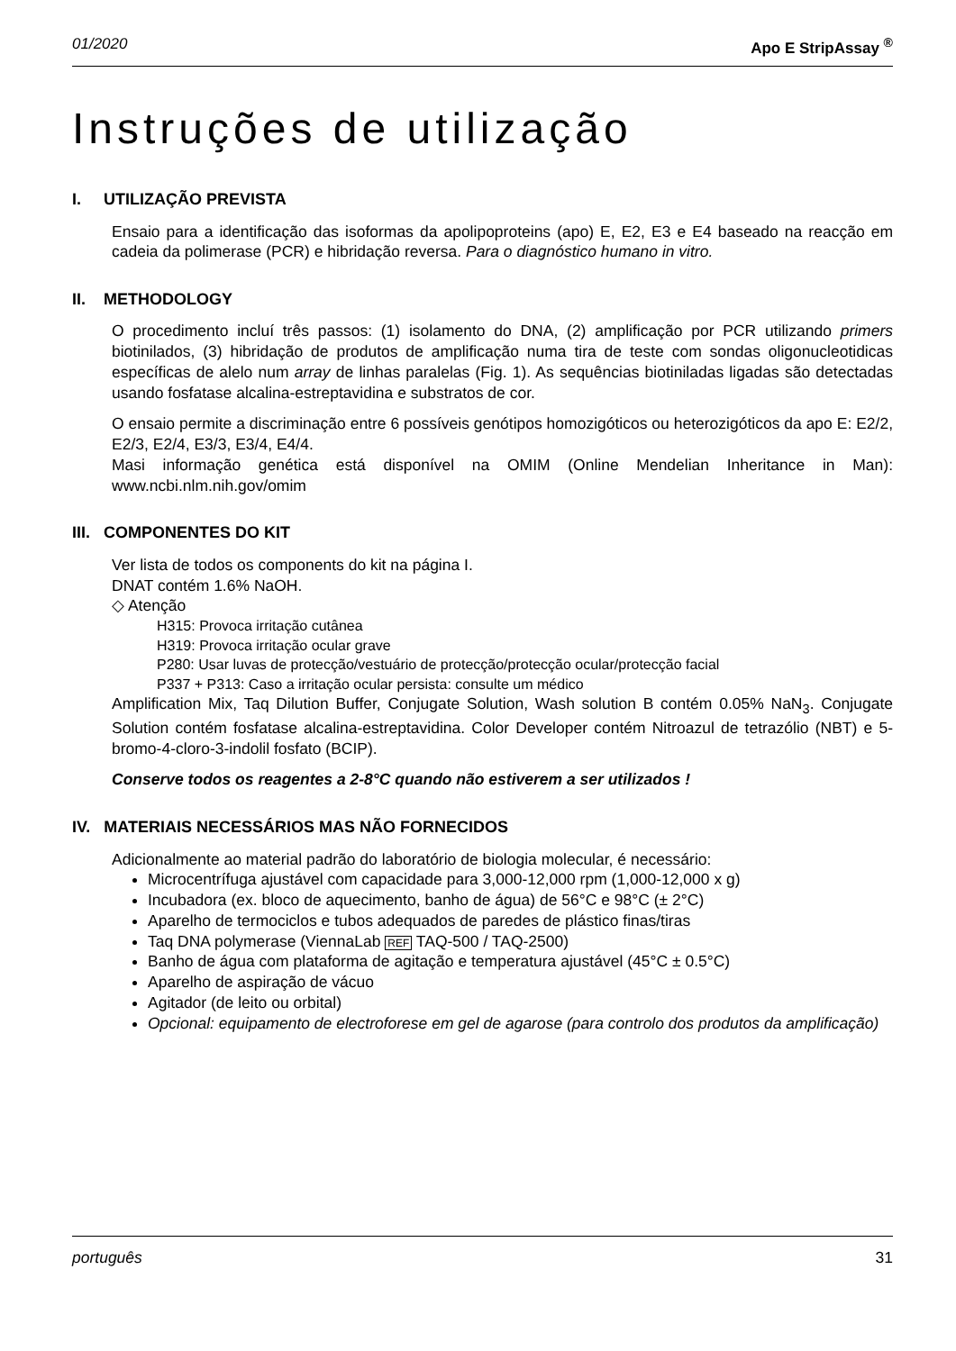01/2020 Apo E StripAssay <sup>®</sup>
Instruções de utilização
I. UTILIZAÇÃO PREVISTA
Ensaio para a identificação das isoformas da apolipoproteins (apo) E, E2, E3 e E4 baseado na reacção em cadeia da polimerase (PCR) e hibridação reversa. Para o diagnóstico humano in vitro.
II. METHODOLOGY
O procedimento incluí três passos: (1) isolamento do DNA, (2) amplificação por PCR utilizando primers biotinilados, (3) hibridação de produtos de amplificação numa tira de teste com sondas oligonucleotidicas específicas de alelo num array de linhas paralelas (Fig. 1). As sequências biotiniladas ligadas são detectadas usando fosfatase alcalina-estreptavidina e substratos de cor.
O ensaio permite a discriminação entre 6 possíveis genótipos homozigóticos ou heterozigóticos da apo E: E2/2, E2/3, E2/4, E3/3, E3/4, E4/4.
Masi informação genética está disponível na OMIM (Online Mendelian Inheritance in Man): www.ncbi.nlm.nih.gov/omim
III. COMPONENTES DO KIT
Ver lista de todos os components do kit na página I.
DNAT contém 1.6% NaOH.
◇ Atenção
H315: Provoca irritação cutânea
H319: Provoca irritação ocular grave
P280: Usar luvas de protecção/vestuário de protecção/protecção ocular/protecção facial
P337 + P313: Caso a irritação ocular persista: consulte um médico
Amplification Mix, Taq Dilution Buffer, Conjugate Solution, Wash solution B contém 0.05% NaN<sub>3</sub>. Conjugate Solution contém fosfatase alcalina-estreptavidina. Color Developer contém Nitroazul de tetrazólio (NBT) e 5-bromo-4-cloro-3-indolil fosfato (BCIP).
Conserve todos os reagentes a 2-8°C quando não estiverem a ser utilizados !
IV. MATERIAIS NECESSÁRIOS MAS NÃO FORNECIDOS
Adicionalmente ao material padrão do laboratório de biologia molecular, é necessário:
Microcentrífuga ajustável com capacidade para 3,000-12,000 rpm (1,000-12,000 x g)
Incubadora (ex. bloco de aquecimento, banho de água) de 56°C e 98°C (± 2°C)
Aparelho de termociclos e tubos adequados de paredes de plástico finas/tiras
Taq DNA polymerase (ViennaLab REF TAQ-500 / TAQ-2500)
Banho de água com plataforma de agitação e temperatura ajustável (45°C ± 0.5°C)
Aparelho de aspiração de vácuo
Agitador (de leito ou orbital)
Opcional: equipamento de electroforese em gel de agarose (para controlo dos produtos da amplificação)
português 31